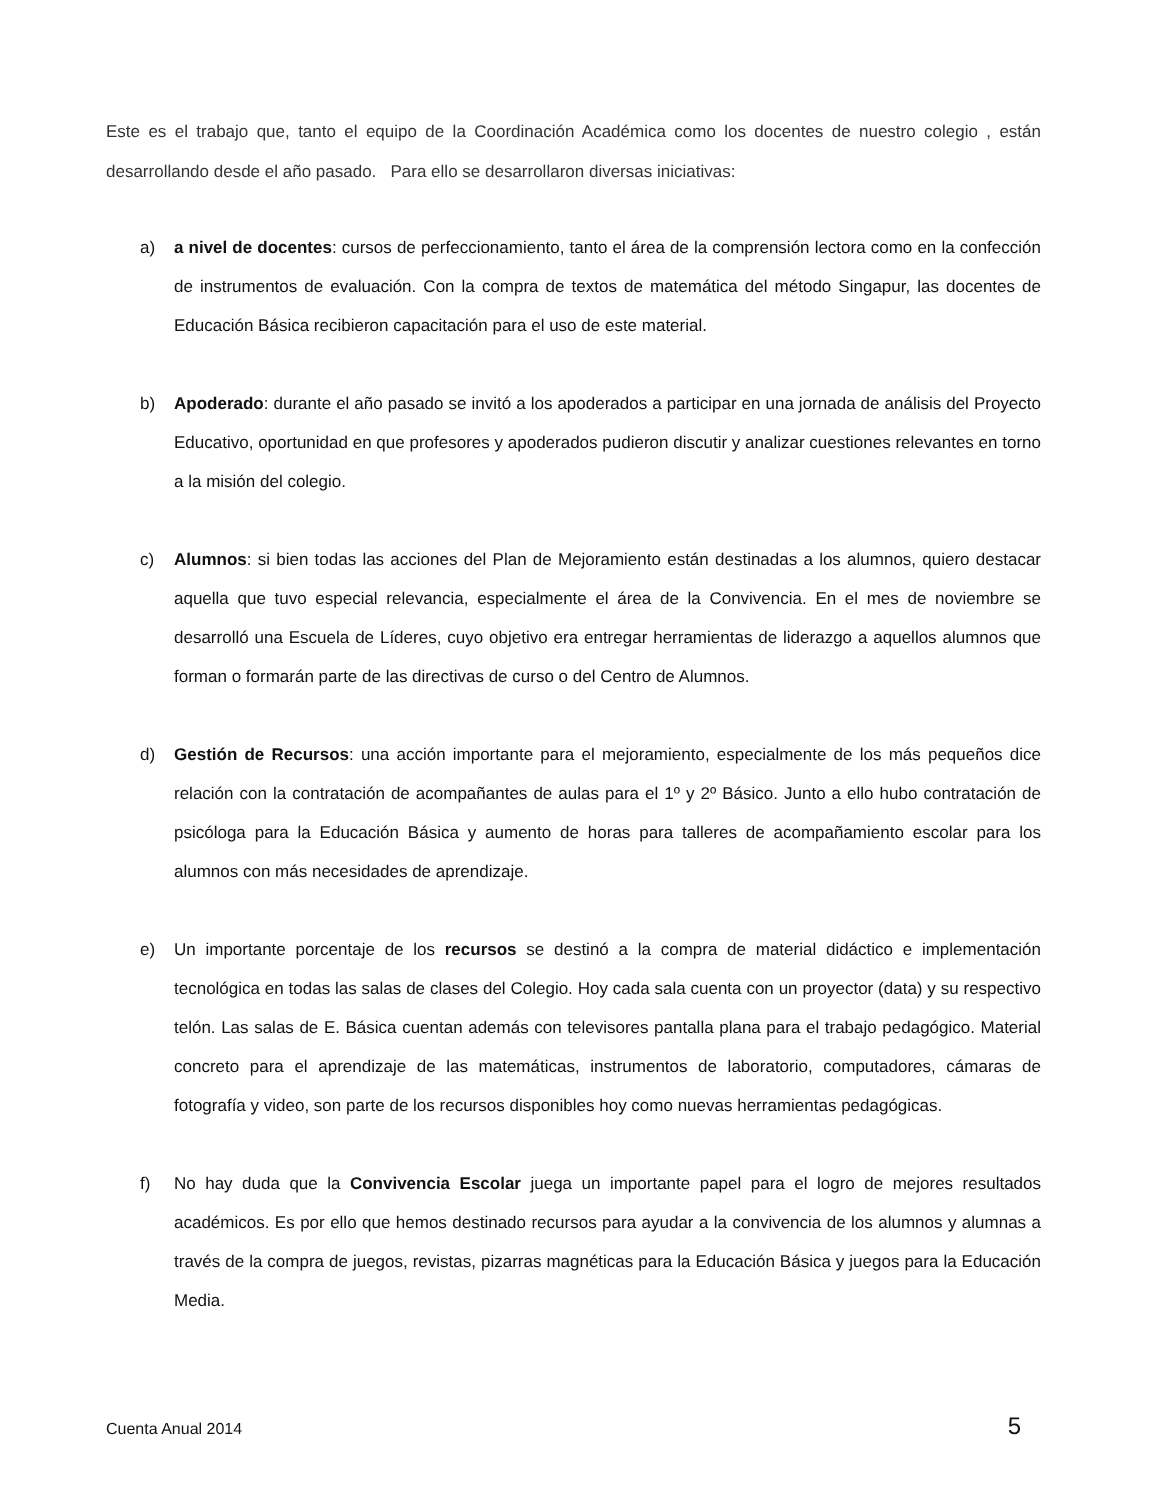Este es el trabajo que, tanto el equipo de la Coordinación Académica como los docentes de nuestro colegio , están desarrollando desde el año pasado. Para ello se desarrollaron diversas iniciativas:
a) a nivel de docentes: cursos de perfeccionamiento, tanto el área de la comprensión lectora como en la confección de instrumentos de evaluación. Con la compra de textos de matemática del método Singapur, las docentes de Educación Básica recibieron capacitación para el uso de este material.
b) Apoderado: durante el año pasado se invitó a los apoderados a participar en una jornada de análisis del Proyecto Educativo, oportunidad en que profesores y apoderados pudieron discutir y analizar cuestiones relevantes en torno a la misión del colegio.
c) Alumnos: si bien todas las acciones del Plan de Mejoramiento están destinadas a los alumnos, quiero destacar aquella que tuvo especial relevancia, especialmente el área de la Convivencia. En el mes de noviembre se desarrolló una Escuela de Líderes, cuyo objetivo era entregar herramientas de liderazgo a aquellos alumnos que forman o formarán parte de las directivas de curso o del Centro de Alumnos.
d) Gestión de Recursos: una acción importante para el mejoramiento, especialmente de los más pequeños dice relación con la contratación de acompañantes de aulas para el 1º y 2º Básico. Junto a ello hubo contratación de psicóloga para la Educación Básica y aumento de horas para talleres de acompañamiento escolar para los alumnos con más necesidades de aprendizaje.
e) Un importante porcentaje de los recursos se destinó a la compra de material didáctico e implementación tecnológica en todas las salas de clases del Colegio. Hoy cada sala cuenta con un proyector (data) y su respectivo telón. Las salas de E. Básica cuentan además con televisores pantalla plana para el trabajo pedagógico. Material concreto para el aprendizaje de las matemáticas, instrumentos de laboratorio, computadores, cámaras de fotografía y video, son parte de los recursos disponibles hoy como nuevas herramientas pedagógicas.
f) No hay duda que la Convivencia Escolar juega un importante papel para el logro de mejores resultados académicos. Es por ello que hemos destinado recursos para ayudar a la convivencia de los alumnos y alumnas a través de la compra de juegos, revistas, pizarras magnéticas para la Educación Básica y juegos para la Educación Media.
Cuenta Anual 2014 5